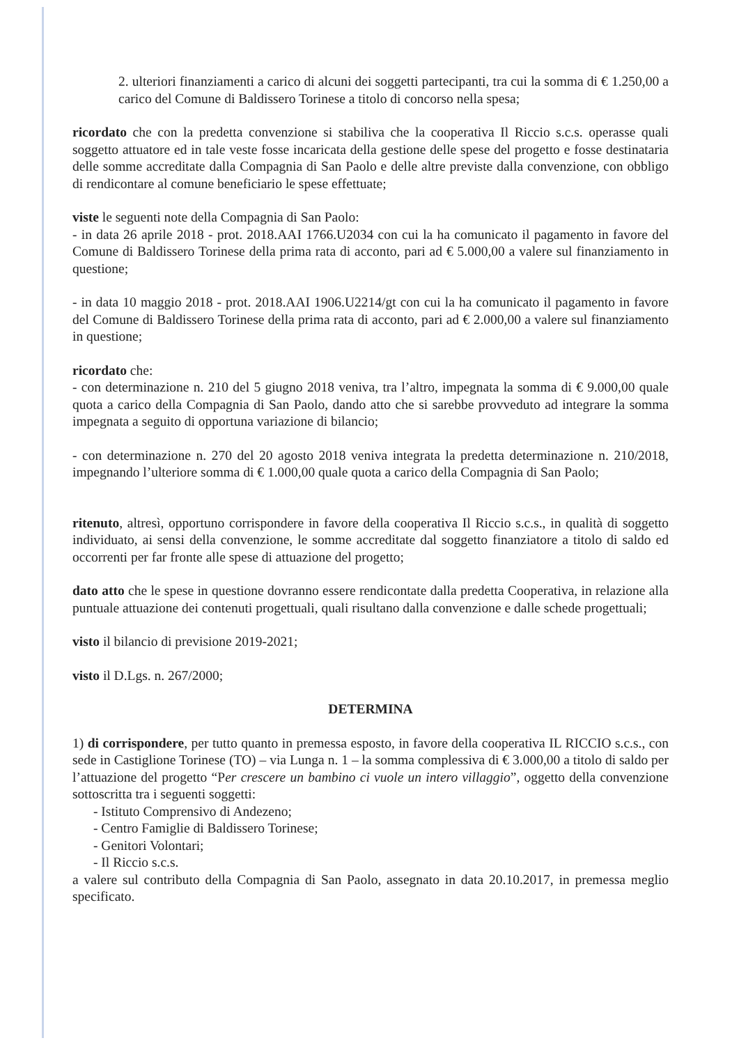2. ulteriori finanziamenti a carico di alcuni dei soggetti partecipanti, tra cui la somma di € 1.250,00 a carico del Comune di Baldissero Torinese a titolo di concorso nella spesa;
ricordato che con la predetta convenzione si stabiliva che la cooperativa Il Riccio s.c.s. operasse quali soggetto attuatore ed in tale veste fosse incaricata della gestione delle spese del progetto e fosse destinataria delle somme accreditate dalla Compagnia di San Paolo e delle altre previste dalla convenzione, con obbligo di rendicontare al comune beneficiario le spese effettuate;
viste le seguenti note della Compagnia di San Paolo:
- in data 26 aprile 2018 - prot. 2018.AAI 1766.U2034 con cui la ha comunicato il pagamento in favore del Comune di Baldissero Torinese della prima rata di acconto, pari ad € 5.000,00 a valere sul finanziamento in questione;
- in data 10 maggio 2018 - prot. 2018.AAI 1906.U2214/gt con cui la ha comunicato il pagamento in favore del Comune di Baldissero Torinese della prima rata di acconto, pari ad € 2.000,00 a valere sul finanziamento in questione;
ricordato che:
- con determinazione n. 210 del 5 giugno 2018 veniva, tra l’altro, impegnata la somma di € 9.000,00 quale quota a carico della Compagnia di San Paolo, dando atto che si sarebbe provveduto ad integrare la somma impegnata a seguito di opportuna variazione di bilancio;
- con determinazione n. 270 del 20 agosto 2018 veniva integrata la predetta determinazione n. 210/2018, impegnando l’ulteriore somma di € 1.000,00 quale quota a carico della Compagnia di San Paolo;
ritenuto, altresì, opportuno corrispondere in favore della cooperativa Il Riccio s.c.s., in qualità di soggetto individuato, ai sensi della convenzione, le somme accreditate dal soggetto finanziatore a titolo di saldo ed occorrenti per far fronte alle spese di attuazione del progetto;
dato atto che le spese in questione dovranno essere rendicontate dalla predetta Cooperativa, in relazione alla puntuale attuazione dei contenuti progettuali, quali risultano dalla convenzione e dalle schede progettuali;
visto il bilancio di previsione 2019-2021;
visto il D.Lgs. n. 267/2000;
DETERMINA
1) di corrispondere, per tutto quanto in premessa esposto, in favore della cooperativa IL RICCIO s.c.s., con sede in Castiglione Torinese (TO) – via Lunga n. 1 – la somma complessiva di € 3.000,00 a titolo di saldo per l’attuazione del progetto “Per crescere un bambino ci vuole un intero villaggio”, oggetto della convenzione sottoscritta tra i seguenti soggetti:
- Istituto Comprensivo di Andezeno;
- Centro Famiglie di Baldissero Torinese;
- Genitori Volontari;
- Il Riccio s.c.s.
a valere sul contributo della Compagnia di San Paolo, assegnato in data 20.10.2017, in premessa meglio specificato.